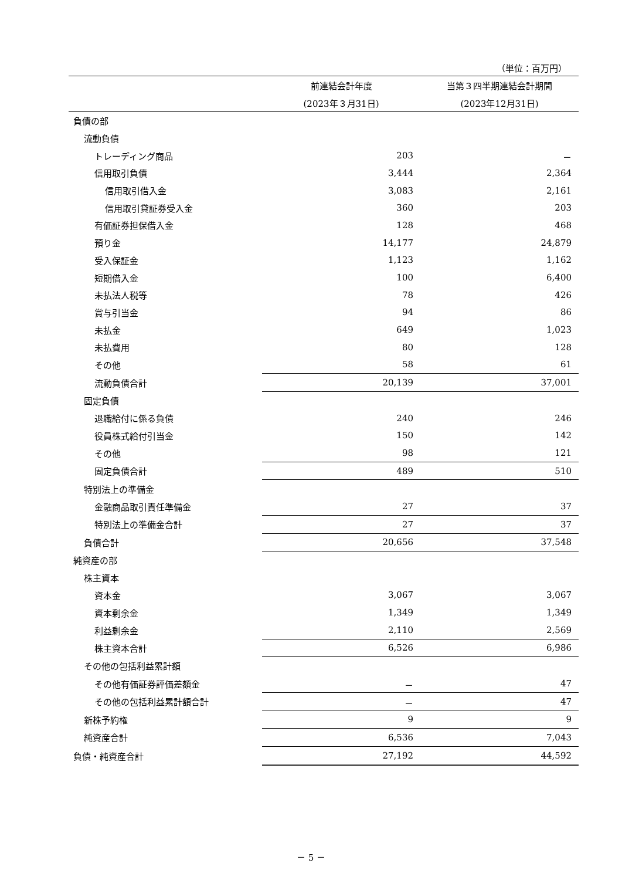（単位：百万円）
| | 前連結会計年度 | 当第３四半期連結会計期間 |
| --- | --- | --- |
| | (2023年３月31日) | (2023年12月31日) |
| 負債の部 | | |
| 流動負債 | | |
| トレーディング商品 | 203 | － |
| 信用取引負債 | 3,444 | 2,364 |
| 信用取引借入金 | 3,083 | 2,161 |
| 信用取引貸証券受入金 | 360 | 203 |
| 有価証券担保借入金 | 128 | 468 |
| 預り金 | 14,177 | 24,879 |
| 受入保証金 | 1,123 | 1,162 |
| 短期借入金 | 100 | 6,400 |
| 未払法人税等 | 78 | 426 |
| 賞与引当金 | 94 | 86 |
| 未払金 | 649 | 1,023 |
| 未払費用 | 80 | 128 |
| その他 | 58 | 61 |
| 流動負債合計 | 20,139 | 37,001 |
| 固定負債 | | |
| 退職給付に係る負債 | 240 | 246 |
| 役員株式給付引当金 | 150 | 142 |
| その他 | 98 | 121 |
| 固定負債合計 | 489 | 510 |
| 特別法上の準備金 | | |
| 金融商品取引責任準備金 | 27 | 37 |
| 特別法上の準備金合計 | 27 | 37 |
| 負債合計 | 20,656 | 37,548 |
| 純資産の部 | | |
| 株主資本 | | |
| 資本金 | 3,067 | 3,067 |
| 資本剰余金 | 1,349 | 1,349 |
| 利益剰余金 | 2,110 | 2,569 |
| 株主資本合計 | 6,526 | 6,986 |
| その他の包括利益累計額 | | |
| その他有価証券評価差額金 | － | 47 |
| その他の包括利益累計額合計 | － | 47 |
| 新株予約権 | 9 | 9 |
| 純資産合計 | 6,536 | 7,043 |
| 負債・純資産合計 | 27,192 | 44,592 |
－ 5 －